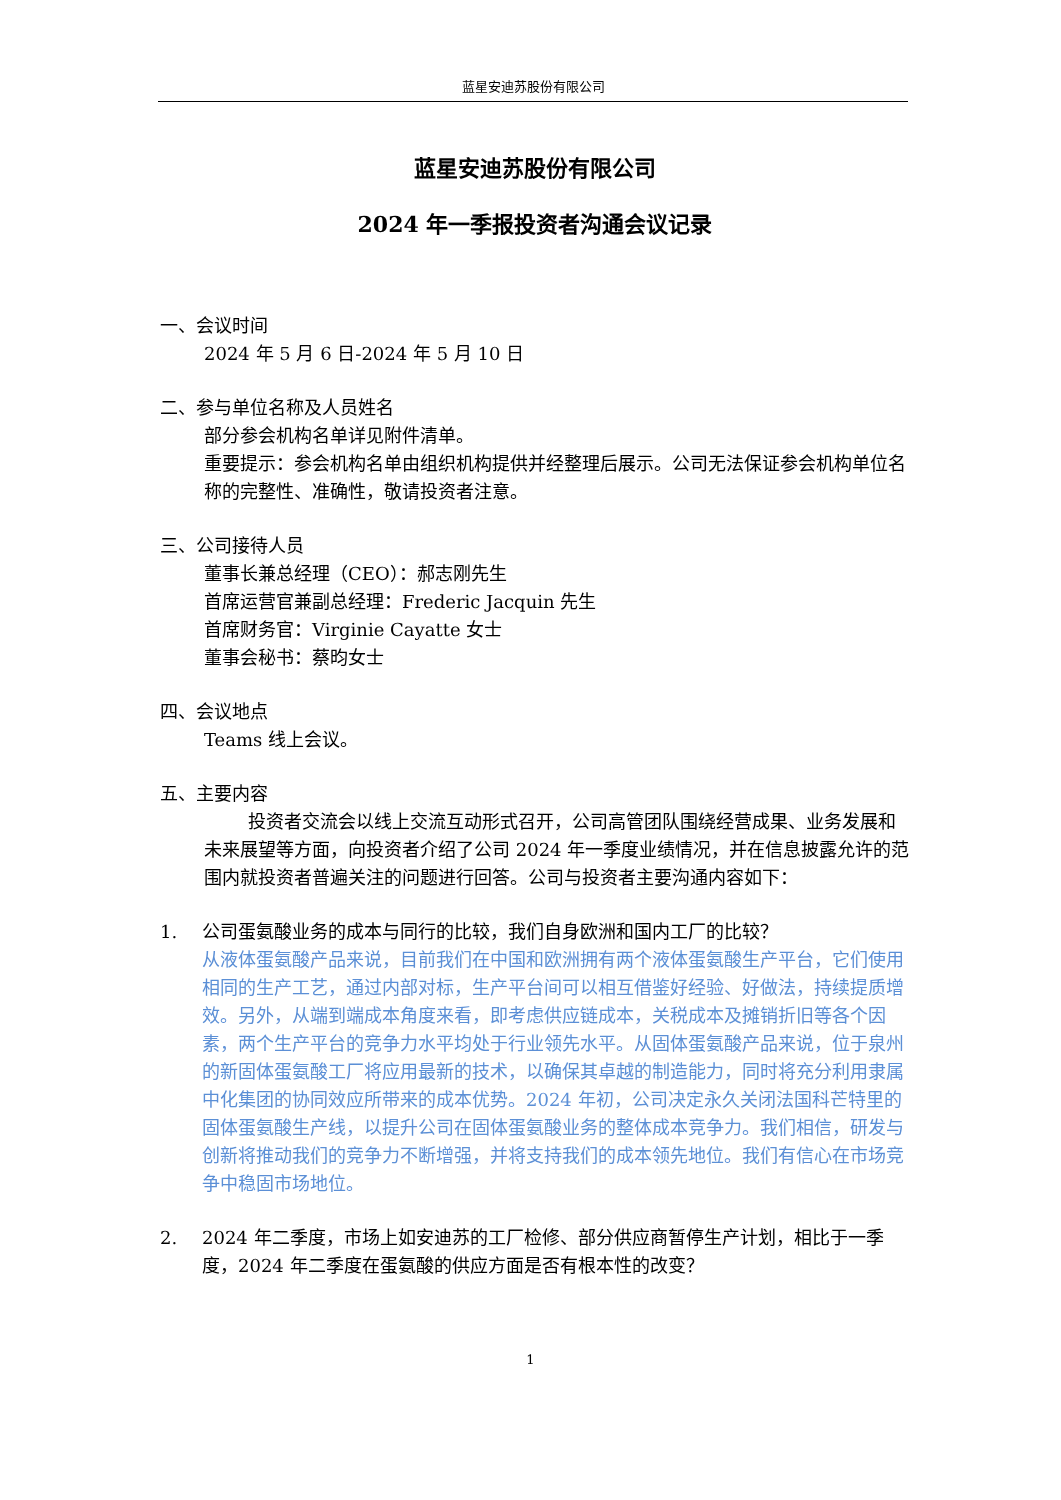蓝星安迪苏股份有限公司
蓝星安迪苏股份有限公司
2024 年一季报投资者沟通会议记录
一、会议时间
2024 年 5 月 6 日-2024 年 5 月 10 日
二、参与单位名称及人员姓名
部分参会机构名单详见附件清单。
重要提示：参会机构名单由组织机构提供并经整理后展示。公司无法保证参会机构单位名称的完整性、准确性，敬请投资者注意。
三、公司接待人员
董事长兼总经理（CEO）：郝志刚先生
首席运营官兼副总经理：Frederic Jacquin 先生
首席财务官：Virginie Cayatte 女士
董事会秘书：蔡昀女士
四、会议地点
Teams 线上会议。
五、主要内容
投资者交流会以线上交流互动形式召开，公司高管团队围绕经营成果、业务发展和未来展望等方面，向投资者介绍了公司 2024 年一季度业绩情况，并在信息披露允许的范围内就投资者普遍关注的问题进行回答。公司与投资者主要沟通内容如下：
1. 公司蛋氨酸业务的成本与同行的比较，我们自身欧洲和国内工厂的比较？
从液体蛋氨酸产品来说，目前我们在中国和欧洲拥有两个液体蛋氨酸生产平台，它们使用相同的生产工艺，通过内部对标，生产平台间可以相互借鉴好经验、好做法，持续提质增效。另外，从端到端成本角度来看，即考虑供应链成本，关税成本及摊销折旧等各个因素，两个生产平台的竞争力水平均处于行业领先水平。从固体蛋氨酸产品来说，位于泉州的新固体蛋氨酸工厂将应用最新的技术，以确保其卓越的制造能力，同时将充分利用隶属中化集团的协同效应所带来的成本优势。2024 年初，公司决定永久关闭法国科芒特里的固体蛋氨酸生产线，以提升公司在固体蛋氨酸业务的整体成本竞争力。我们相信，研发与创新将推动我们的竞争力不断增强，并将支持我们的成本领先地位。我们有信心在市场竞争中稳固市场地位。
2. 2024 年二季度，市场上如安迪苏的工厂检修、部分供应商暂停生产计划，相比于一季度，2024 年二季度在蛋氨酸的供应方面是否有根本性的改变？
1